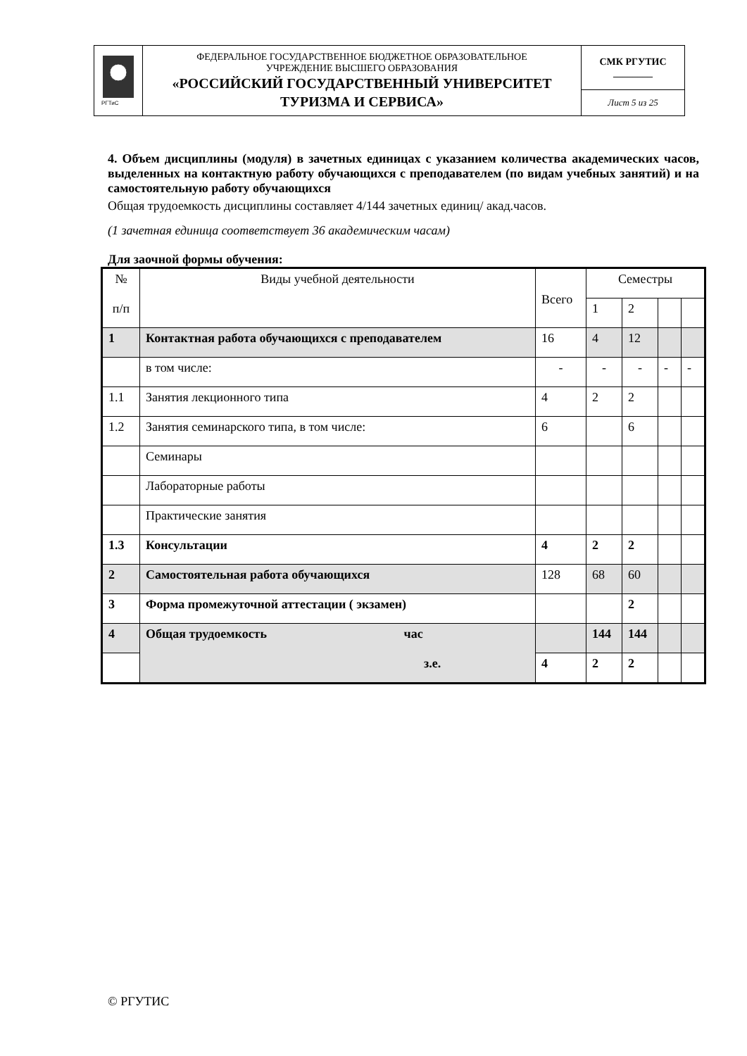| РГТиС | ФЕДЕРАЛЬНОЕ ГОСУДАРСТВЕННОЕ БЮДЖЕТНОЕ ОБРАЗОВАТЕЛЬНОЕ УЧРЕЖДЕНИЕ ВЫСШЕГО ОБРАЗОВАНИЯ «РОССИЙСКИЙ ГОСУДАРСТВЕННЫЙ УНИВЕРСИТЕТ ТУРИЗМА И СЕРВИСА» | СМК РГУТИС ________ |
| | | Лист 5 из 25 |
4. Объем дисциплины (модуля) в зачетных единицах с указанием количества академических часов, выделенных на контактную работу обучающихся с преподавателем (по видам учебных занятий) и на самостоятельную работу обучающихся
Общая трудоемкость дисциплины составляет 4/144 зачетных единиц/ акад.часов.
(1 зачетная единица соответствует 36 академическим часам)
Для заочной формы обучения:
| № п/п | Виды учебной деятельности | Всего | Семестры | | | |
| | | | 1 | 2 | | |
| 1 | Контактная работа обучающихся с преподавателем | 16 | 4 | 12 | | |
| | в том числе: | - | - | - | - | - |
| 1.1 | Занятия лекционного типа | 4 | 2 | 2 | | |
| 1.2 | Занятия семинарского типа, в том числе: | 6 | | 6 | | |
| | Семинары | | | | | |
| | Лабораторные работы | | | | | |
| | Практические занятия | | | | | |
| 1.3 | Консультации | 4 | 2 | 2 | | |
| 2 | Самостоятельная работа обучающихся | 128 | 68 | 60 | | |
| 3 | Форма промежуточной аттестации ( экзамен) | | | 2 | | |
| 4 | Общая трудоемкость час з.е. | | 144 | 144 | | |
| | | 4 | 2 | 2 | | |
© РГУТИС